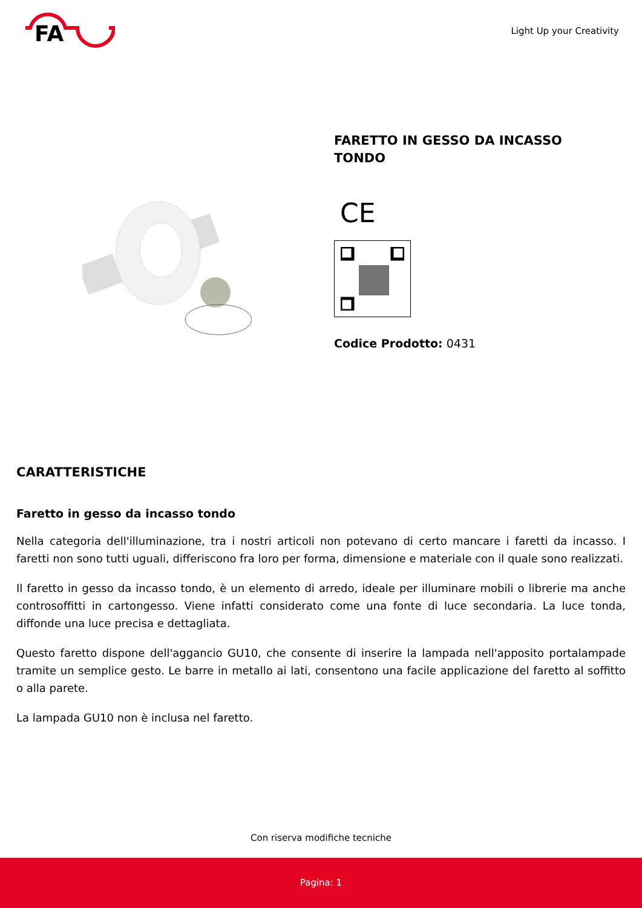FA
Light Up your Creativity
FARETTO IN GESSO DA INCASSO
TONDO
CE
Codice Prodotto: 0431
CARATTERISTICHE
Faretto in gesso da incasso tondo
Nella categoria dell'illuminazione, tra i nostri articoli non potevano di certo mancare i faretti da incasso. I faretti non sono tutti uguali, differiscono fra loro per forma, dimensione e materiale con il quale sono realizzati.
Il faretto in gesso da incasso tondo, è un elemento di arredo, ideale per illuminare mobili o librerie ma anche controsoffitti in cartongesso. Viene infatti considerato come una fonte di luce secondaria. La luce tonda, diffonde una luce precisa e dettagliata.
Questo faretto dispone dell'aggancio GU10, che consente di inserire la lampada nell'apposito portalampade tramite un semplice gesto. Le barre in metallo ai lati, consentono una facile applicazione del faretto al soffitto o alla parete.
La lampada GU10 non è inclusa nel faretto.
Con riserva modifiche tecniche
Pagina: 1